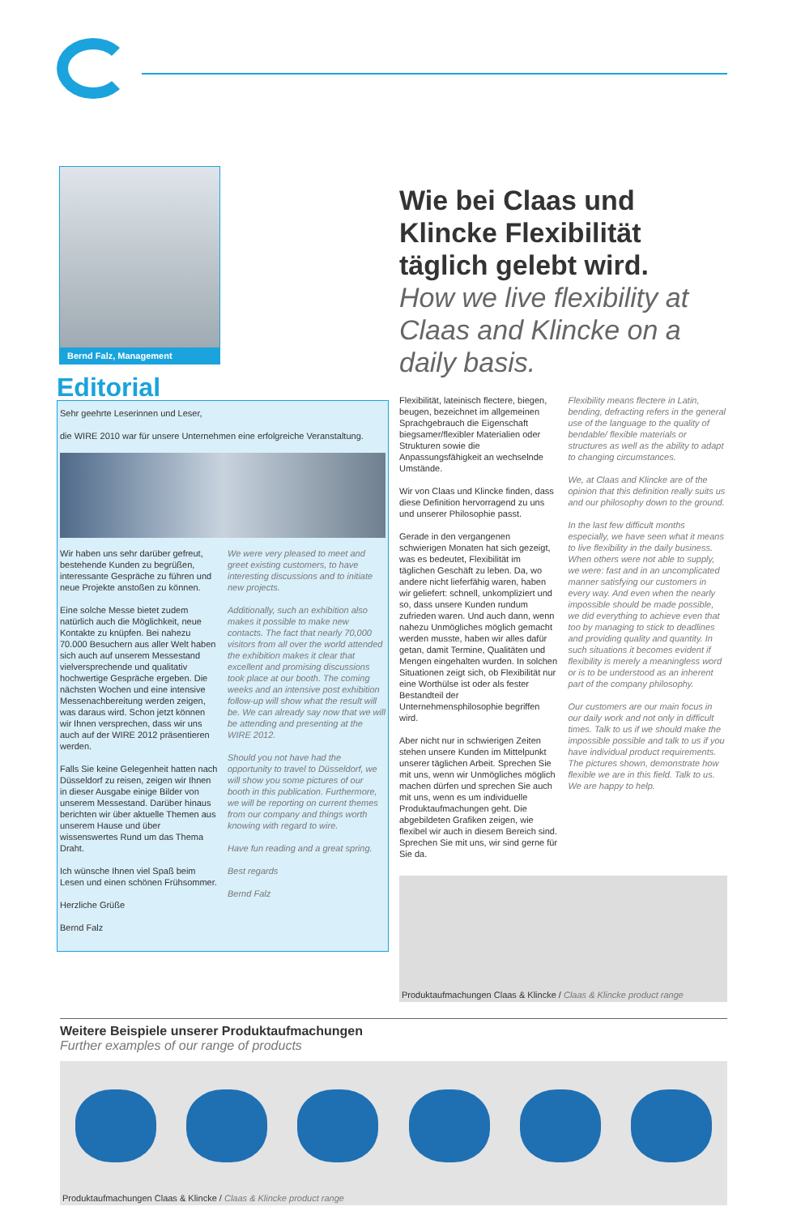Bernd Falz, Management
Editorial
Sehr geehrte Leserinnen und Leser,
die WIRE 2010 war für unsere Unternehmen eine erfolgreiche Veranstaltung.
Wir haben uns sehr darüber gefreut, bestehende Kunden zu begrüßen, interessante Gespräche zu führen und neue Projekte anstoßen zu können.
Eine solche Messe bietet zudem natürlich auch die Möglichkeit, neue Kontakte zu knüpfen. Bei nahezu 70.000 Besuchern aus aller Welt haben sich auch auf unserem Messestand vielversprechende und qualitativ hochwertige Gespräche ergeben. Die nächsten Wochen und eine intensive Messenachbereitung werden zeigen, was daraus wird. Schon jetzt können wir Ihnen versprechen, dass wir uns auch auf der WIRE 2012 präsentieren werden.
Falls Sie keine Gelegenheit hatten nach Düsseldorf zu reisen, zeigen wir Ihnen in dieser Ausgabe einige Bilder von unserem Messestand. Darüber hinaus berichten wir über aktuelle Themen aus unserem Hause und über wissenswertes Rund um das Thema Draht.
Ich wünsche Ihnen viel Spaß beim Lesen und einen schönen Frühsommer.
Herzliche Grüße
Bernd Falz
We were very pleased to meet and greet existing customers, to have interesting discussions and to initiate new projects.
Additionally, such an exhibition also makes it possible to make new contacts. The fact that nearly 70,000 visitors from all over the world attended the exhibition makes it clear that excellent and promising discussions took place at our booth. The coming weeks and an intensive post exhibition follow-up will show what the result will be. We can already say now that we will be attending and presenting at the WIRE 2012.
Should you not have had the opportunity to travel to Düsseldorf, we will show you some pictures of our booth in this publication. Furthermore, we will be reporting on current themes from our company and things worth knowing with regard to wire.
Have fun reading and a great spring.
Best regards
Bernd Falz
Wie bei Claas und Klincke Flexibilität täglich gelebt wird.
How we live flexibility at Claas and Klincke on a daily basis.
Flexibilität, lateinisch flectere, biegen, beugen, bezeichnet im allgemeinen Sprachgebrauch die Eigenschaft biegsamer/flexibler Materialien oder Strukturen sowie die Anpassungsfähigkeit an wechselnde Umstände.
Wir von Claas und Klincke finden, dass diese Definition hervorragend zu uns und unserer Philosophie passt.
Gerade in den vergangenen schwierigen Monaten hat sich gezeigt, was es bedeutet, Flexibilität im täglichen Geschäft zu leben. Da, wo andere nicht lieferfähig waren, haben wir geliefert: schnell, unkompliziert und so, dass unsere Kunden rundum zufrieden waren. Und auch dann, wenn nahezu Unmögliches möglich gemacht werden musste, haben wir alles dafür getan, damit Termine, Qualitäten und Mengen eingehalten wurden. In solchen Situationen zeigt sich, ob Flexibilität nur eine Worthülse ist oder als fester Bestandteil der Unternehmensphilosophie begriffen wird.
Aber nicht nur in schwierigen Zeiten stehen unsere Kunden im Mittelpunkt unserer täglichen Arbeit. Sprechen Sie mit uns, wenn wir Unmögliches möglich machen dürfen und sprechen Sie auch mit uns, wenn es um individuelle Produktaufmachungen geht. Die abgebildeten Grafiken zeigen, wie flexibel wir auch in diesem Bereich sind. Sprechen Sie mit uns, wir sind gerne für Sie da.
Flexibility means flectere in Latin, bending, defracting refers in the general use of the language to the quality of bendable/ flexible materials or structures as well as the ability to adapt to changing circumstances.
We, at Claas and Klincke are of the opinion that this definition really suits us and our philosophy down to the ground.
In the last few difficult months especially, we have seen what it means to live flexibility in the daily business. When others were not able to supply, we were: fast and in an uncomplicated manner satisfying our customers in every way. And even when the nearly impossible should be made possible, we did everything to achieve even that too by managing to stick to deadlines and providing quality and quantity. In such situations it becomes evident if flexibility is merely a meaningless word or is to be understood as an inherent part of the company philosophy.
Our customers are our main focus in our daily work and not only in difficult times. Talk to us if we should make the impossible possible and talk to us if you have individual product requirements. The pictures shown, demonstrate how flexible we are in this field. Talk to us. We are happy to help.
Produktaufmachungen Claas & Klincke / Claas & Klincke product range
Weitere Beispiele unserer Produktaufmachungen
Further examples of our range of products
Produktaufmachungen Claas & Klincke / Claas & Klincke product range